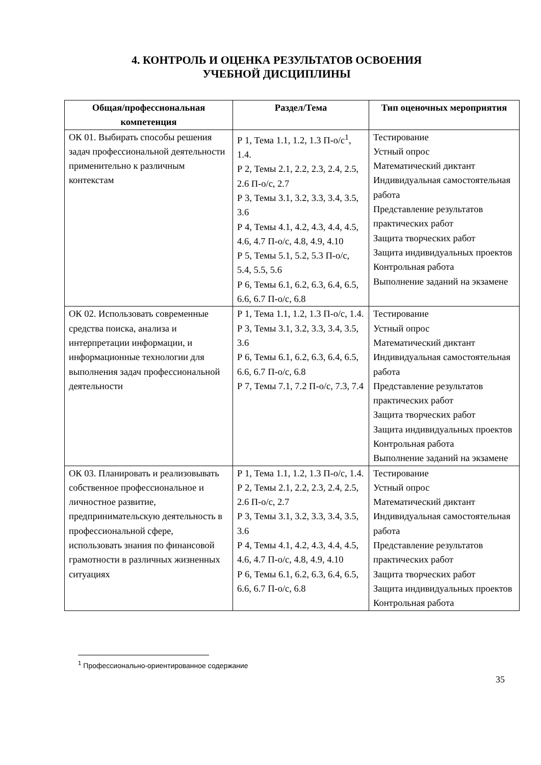4. КОНТРОЛЬ И ОЦЕНКА РЕЗУЛЬТАТОВ ОСВОЕНИЯ
УЧЕБНОЙ ДИСЦИПЛИНЫ
| Общая/профессиональная компетенция | Раздел/Тема | Тип оценочных мероприятия |
| --- | --- | --- |
| ОК 01. Выбирать способы решения задач профессиональной деятельности применительно к различным контекстам | Р 1, Тема 1.1, 1.2, 1.3 П-о/с<sup>1</sup>, 1.4. Р 2, Темы 2.1, 2.2, 2.3, 2.4, 2.5, 2.6 П-о/с, 2.7 Р 3, Темы 3.1, 3.2, 3.3, 3.4, 3.5, 3.6 Р 4, Темы 4.1, 4.2, 4.3, 4.4, 4.5, 4.6, 4.7 П-о/с, 4.8, 4.9, 4.10 Р 5, Темы 5.1, 5.2, 5.3 П-о/с, 5.4, 5.5, 5.6 Р 6, Темы 6.1, 6.2, 6.3, 6.4, 6.5, 6.6, 6.7 П-о/с, 6.8 | Тестирование Устный опрос Математический диктант Индивидуальная самостоятельная работа Представление результатов практических работ Защита творческих работ Защита индивидуальных проектов Контрольная работа Выполнение заданий на экзамене |
| ОК 02. Использовать современные средства поиска, анализа и интерпретации информации, и информационные технологии для выполнения задач профессиональной деятельности | Р 1, Тема 1.1, 1.2, 1.3 П-о/с, 1.4. Р 3, Темы 3.1, 3.2, 3.3, 3.4, 3.5, 3.6 Р 6, Темы 6.1, 6.2, 6.3, 6.4, 6.5, 6.6, 6.7 П-о/с, 6.8 Р 7, Темы 7.1, 7.2 П-о/с, 7.3, 7.4 | Тестирование Устный опрос Математический диктант Индивидуальная самостоятельная работа Представление результатов практических работ Защита творческих работ Защита индивидуальных проектов Контрольная работа Выполнение заданий на экзамене |
| ОК 03. Планировать и реализовывать собственное профессиональное и личностное развитие, предпринимательскую деятельность в профессиональной сфере, использовать знания по финансовой грамотности в различных жизненных ситуациях | Р 1, Тема 1.1, 1.2, 1.3 П-о/с, 1.4. Р 2, Темы 2.1, 2.2, 2.3, 2.4, 2.5, 2.6 П-о/с, 2.7 Р 3, Темы 3.1, 3.2, 3.3, 3.4, 3.5, 3.6 Р 4, Темы 4.1, 4.2, 4.3, 4.4, 4.5, 4.6, 4.7 П-о/с, 4.8, 4.9, 4.10 Р 6, Темы 6.1, 6.2, 6.3, 6.4, 6.5, 6.6, 6.7 П-о/с, 6.8 | Тестирование Устный опрос Математический диктант Индивидуальная самостоятельная работа Представление результатов практических работ Защита творческих работ Защита индивидуальных проектов Контрольная работа |
<sup>1</sup> Профессионально-ориентированное содержание
35